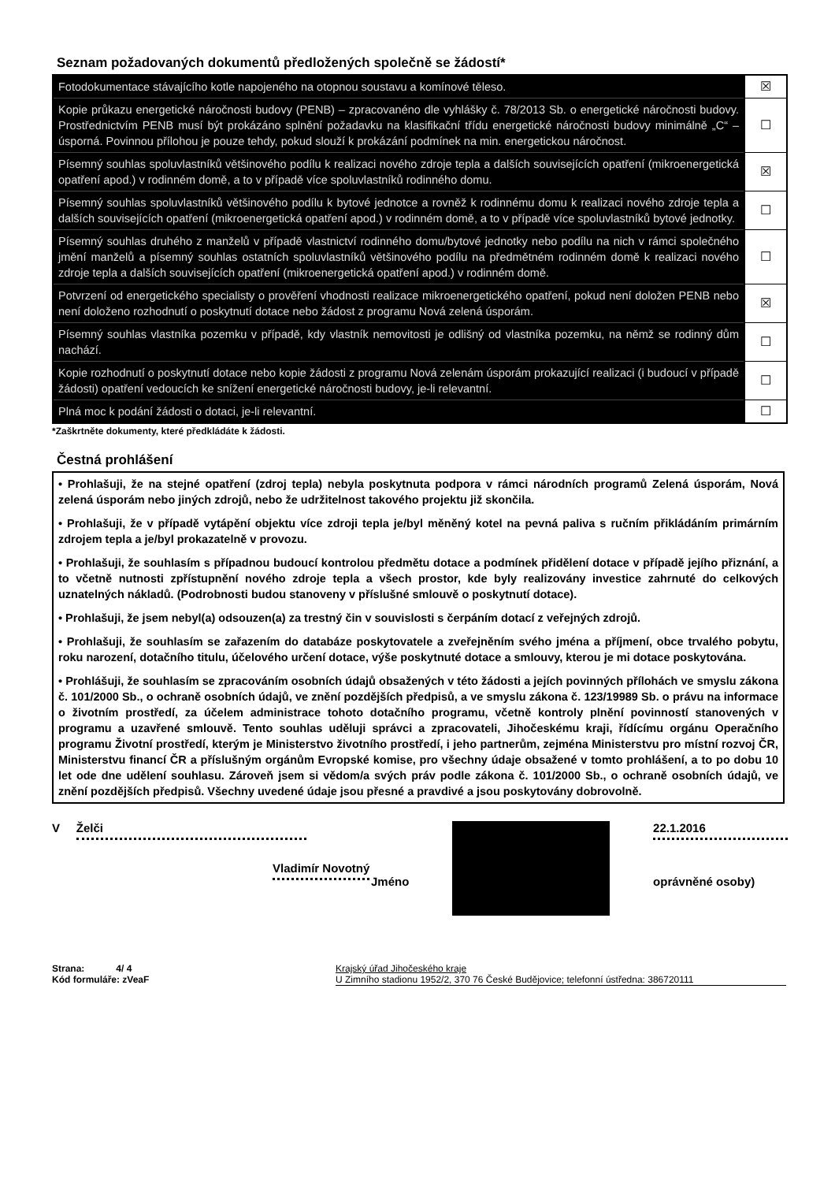Seznam požadovaných dokumentů předložených společně se žádostí*
| Fotodokumentace stávajícího kotle napojeného na otopnou soustavu a komínové těleso. | ☒ |
| Kopie průkazu energetické náročnosti budovy (PENB) – zpracovanéno dle vyhlášky č. 78/2013 Sb. o energetické náročnosti budovy. Prostřednictvím PENB musí být prokázáno splnění požadavku na klasifikační třídu energetické náročnosti budovy minimálně „C“ – úsporná. Povinnou přílohou je pouze tehdy, pokud slouží k prokázání podmínek na min. energetickou náročnost. | ☐ |
| Písemný souhlas spoluvlastníků většinového podílu k realizaci nového zdroje tepla a dalších souvisejících opatření (mikroenergetická opatření apod.) v rodinném domě, a to v případě více spoluvlastníků rodinného domu. | ☒ |
| Písemný souhlas spoluvlastníků většinového podílu k bytové jednotce a rovněž k rodinnému domu k realizaci nového zdroje tepla a dalších souvisejících opatření (mikroenergetická opatření apod.) v rodinném domě, a to v případě více spoluvlastníků bytové jednotky. | ☐ |
| Písemný souhlas druhého z manželů v případě vlastnictví rodinného domu/bytové jednotky nebo podílu na nich v rámci společného jmění manželů a písemný souhlas ostatních spoluvlastníků většinového podílu na předmětném rodinném domě k realizaci nového zdroje tepla a dalších souvisejících opatření (mikroenergetická opatření apod.) v rodinném domě. | ☐ |
| Potvrzení od energetického specialisty o prověření vhodnosti realizace mikroenergetického opatření, pokud není doložen PENB nebo není doloženo rozhodnutí o poskytnutí dotace nebo žádost z programu Nová zelená úsporám. | ☒ |
| Písemný souhlas vlastníka pozemku v případě, kdy vlastník nemovitosti je odlišný od vlastníka pozemku, na němž se rodinný dům nachází. | ☐ |
| Kopie rozhodnutí o poskytnutí dotace nebo kopie žádosti z programu Nová zelenám úsporám prokazující realizaci (i budoucí v případě žádosti) opatření vedoucích ke snížení energetické náročnosti budovy, je-li relevantní. | ☐ |
| Plná moc k podání žádosti o dotaci, je-li relevantní. | ☐ |
*Zaškrtněte dokumenty, které předkládáte k žádosti.
Čestná prohlášení
• Prohlašuji, že na stejné opatření (zdroj tepla) nebyla poskytnuta podpora v rámci národních programů Zelená úsporám, Nová zelená úsporám nebo jiných zdrojů, nebo že udržitelnost takového projektu již skončila.
• Prohlašuji, že v případě vytápění objektu více zdroji tepla je/byl měněný kotel na pevná paliva s ručním přikládáním primárním zdrojem tepla a je/byl prokazatelně v provozu.
• Prohlašuji, že souhlasím s případnou budoucí kontrolou předmětu dotace a podmínek přidělení dotace v případě jejího přiznání, a to včetně nutnosti zpřístupnění nového zdroje tepla a všech prostor, kde byly realizovány investice zahrnuté do celkových uznatelných nákladů. (Podrobnosti budou stanoveny v příslušné smlouvě o poskytnutí dotace).
• Prohlašuji, že jsem nebyl(a) odsouzen(a) za trestný čin v souvislosti s čerpáním dotací z veřejných zdrojů.
• Prohlašuji, že souhlasím se zařazením do databáze poskytovatele a zveřejněním svého jména a příjmení, obce trvalého pobytu, roku narození, dotačního titulu, účelového určení dotace, výše poskytnuté dotace a smlouvy, kterou je mi dotace poskytována.
• Prohlášuji, že souhlasím se zpracováním osobních údajů obsažených v této žádosti a jejích povinných přílohách ve smyslu zákona č. 101/2000 Sb., o ochraně osobních údajů, ve znění pozdějších předpisů, a ve smyslu zákona č. 123/19989 Sb. o právu na informace o životním prostředí, za účelem administrace tohoto dotačního programu, včetně kontroly plnění povinností stanovených v programu a uzavřené smlouvě. Tento souhlas uděluji správci a zpracovateli, Jihočeskému kraji, řídícímu orgánu Operačního programu Životní prostředí, kterým je Ministerstvo životního prostředí, i jeho partnerům, zejména Ministerstvu pro místní rozvoj ČR, Ministerstvu financí ČR a příslušným orgánům Evropské komise, pro všechny údaje obsažené v tomto prohlášení, a to po dobu 10 let ode dne udělení souhlasu. Zároveň jsem si vědom/a svých práv podle zákona č. 101/2000 Sb., o ochraně osobních údajů, ve znění pozdějších předpisů. Všechny uvedené údaje jsou přesné a pravdivé a jsou poskytovány dobrovolně.
V Želči
Vladimír Novotný
Jméno
22.1.2016
oprávněné osoby)
Strana: 4/ 4
Kód formuláře: zVeaF
Krajský úřad Jihočeského kraje
U Zimního stadionu 1952/2, 370 76 České Budějovice; telefonní ústředna: 386720111